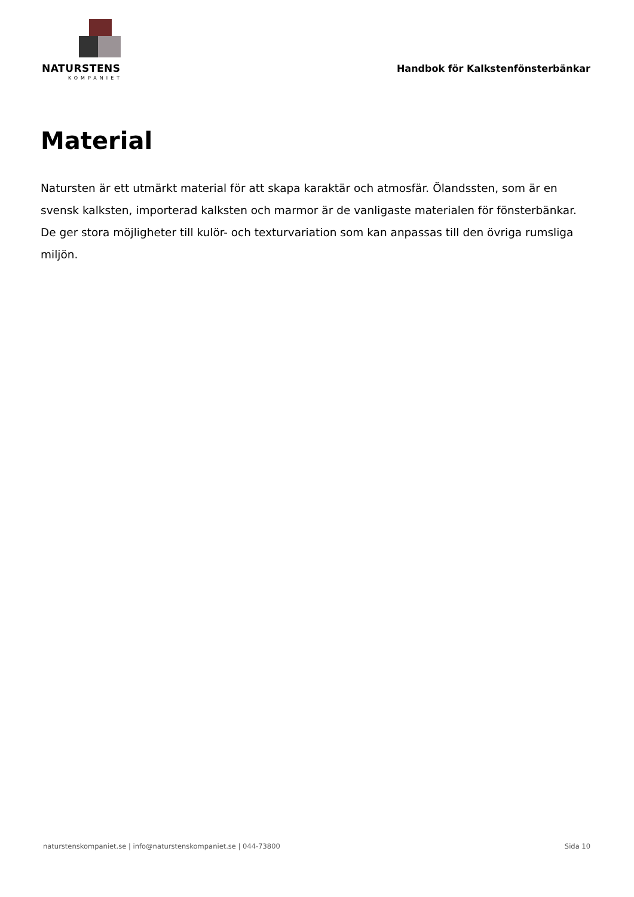NATURSTENS
KOMPANIET
Handbok för Kalkstenfönsterbänkar
Material
Natursten är ett utmärkt material för att skapa karaktär och atmosfär. Ölandssten, som är en svensk kalksten, importerad kalksten och marmor är de vanligaste materialen för fönsterbänkar. De ger stora möjligheter till kulör- och texturvariation som kan anpassas till den övriga rumsliga miljön.
naturstenskompaniet.se | info@naturstenskompaniet.se | 044-73800 Sida 10